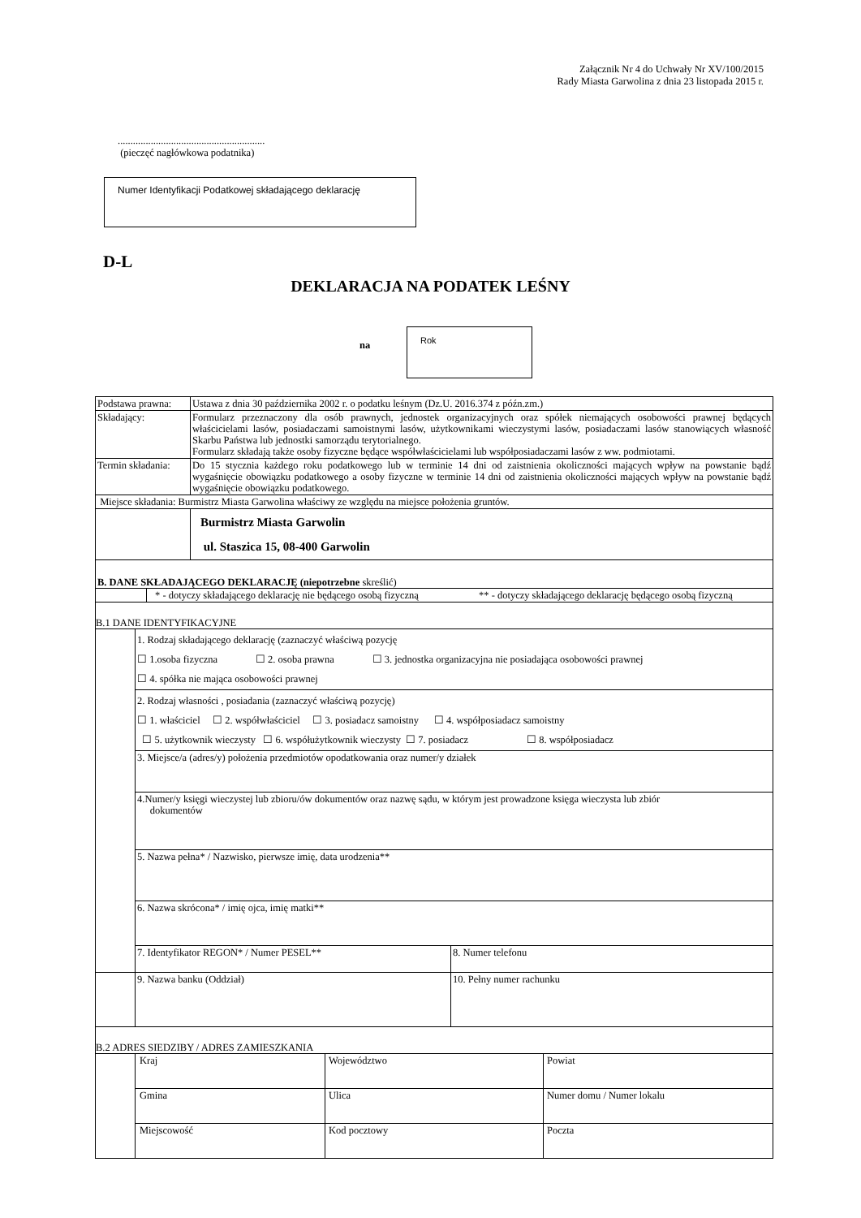Załącznik Nr 4 do Uchwały Nr XV/100/2015
Rady Miasta Garwolina z dnia 23 listopada 2015 r.
..........................................................
(pieczęć nagłówkowa podatnika)
Numer Identyfikacji Podatkowej składającego deklarację
D-L
DEKLARACJA NA PODATEK LEŚNY
na
Rok
| Podstawa prawna: | Ustawa z dnia 30 października 2002 r. o podatku leśnym (Dz.U. 2016.374 z późn.zm.) |
| Składający: | Formularz przeznaczony dla osób prawnych, jednostek organizacyjnych oraz spółek niemających osobowości prawnej będących właścicielami lasów, posiadaczami samoistnymi lasów, użytkownikami wieczystymi lasów, posiadaczami lasów stanowiących własność Skarbu Państwa lub jednostki samorządu terytorialnego. Formularz składają także osoby fizyczne będące współwłaścicielami lub współposiadaczami lasów z ww. podmiotami. |
| Termin składania: | Do 15 stycznia każdego roku podatkowego lub w terminie 14 dni od zaistnienia okoliczności mających wpływ na powstanie bądź wygaśnięcie obowiązku podatkowego a osoby fizyczne w terminie 14 dni od zaistnienia okoliczności mających wpływ na powstanie bądź wygaśnięcie obowiązku podatkowego. |
| Miejsce składania: Burmistrz Miasta Garwolina właściwy ze względu na miejsce położenia gruntów. | |
| | Burmistrz Miasta Garwolin ul. Staszica 15, 08-400 Garwolin |
| B. DANE SKŁADAJĄCEGO DEKLARACJĘ (niepotrzebne skreślić) / / * - dotyczy składającego deklarację nie będącego osobą fizyczną / ** - dotyczy składającego deklarację będącego osobą fizyczną / | |
| B.1 DANE IDENTYFIKACYJNE / / 1. Rodzaj składającego deklarację (zaznaczyć właściwą pozycję ☐ 1.osoba fizyczna ☐ 2. osoba prawna ☐ 3. jednostka organizacyjna nie posiadająca osobowości prawnej ☐ 4. spółka nie mająca osobowości prawnej / / / / 2. Rodzaj własności , posiadania (zaznaczyć właściwą pozycję) ☐ 1. właściciel ☐ 2. współwłaściciel ☐ 3. posiadacz samoistny ☐ 4. współposiadacz samoistny ☐ 5. użytkownik wieczysty ☐ 6. współużytkownik wieczysty ☐ 7. posiadacz ☐ 8. współposiadacz / / / / 3. Miejsce/a (adres/y) położenia przedmiotów opodatkowania oraz numer/y działek / / / / 4.Numer/y księgi wieczystej lub zbioru/ów dokumentów oraz nazwę sądu, w którym jest prowadzone księga wieczysta lub zbiór dokumentów / / / / 5. Nazwa pełna* / Nazwisko, pierwsze imię, data urodzenia** / / / / 6. Nazwa skrócona* / imię ojca, imię matki** / / / / 7. Identyfikator REGON* / Numer PESEL** / 8. Numer telefonu / / / 9. Nazwa banku (Oddział) / 10. Pełny numer rachunku / | |
| B.2 ADRES SIEDZIBY / ADRES ZAMIESZKANIA / / Kraj / Województwo / Powiat / / / Gmina / Ulica / Numer domu / Numer lokalu / / / Miejscowość / Kod pocztowy / Poczta / | |